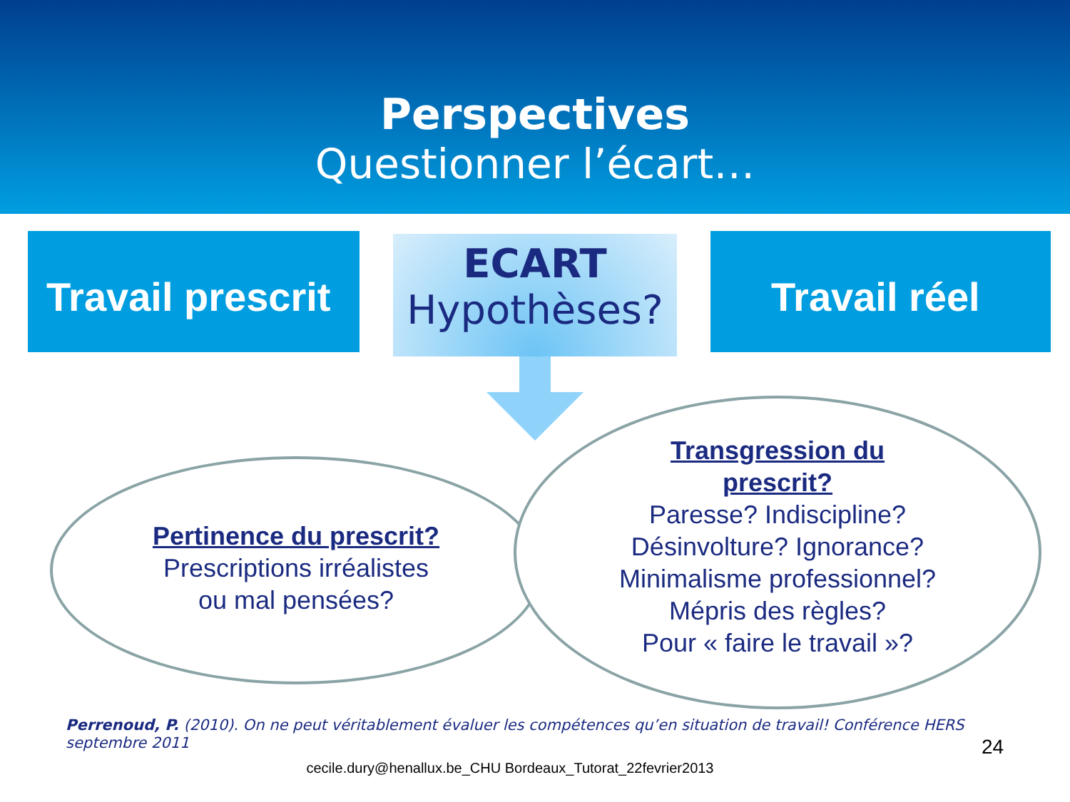Perspectives
Questionner l’écart…
Travail prescrit
ECART
Hypothèses?
Travail réel
Pertinence du prescrit?
Prescriptions irréalistes
ou mal pensées?
Transgression du
prescrit?
Paresse? Indiscipline?
Désinvolture? Ignorance?
Minimalisme professionnel?
Mépris des règles?
Pour « faire le travail »?
Perrenoud, P. (2010). On ne peut véritablement évaluer les compétences qu’en situation de travail! Conférence HERS septembre 2011
24
cecile.dury@henallux.be_CHU Bordeaux_Tutorat_22fevrier2013